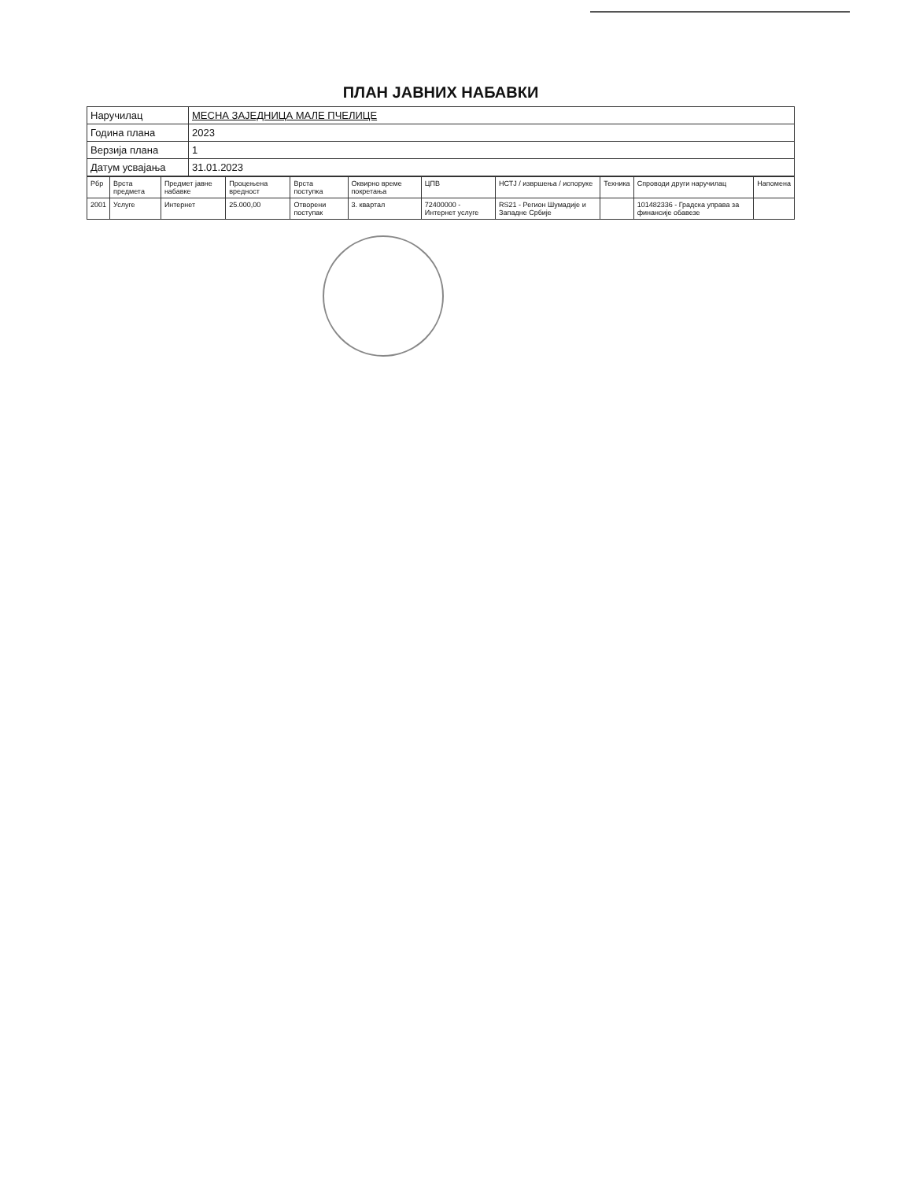ПЛАН ЈАВНИХ НАБАВКИ
| Наручилац | МЕСНА ЗАЈЕДНИЦА МАЛЕ ПЧЕЛИЦЕ |
| Година плана | 2023 |
| Верзија плана | 1 |
| Датум усвајања | 31.01.2023 |
| Рбр | Врста предмета | Предмет јавне набавке | Процењена вредност | Врста поступка | Оквирно време покретања | ЦПВ | НСТЈ / извршења / испоруке | Техника | Спроводи други наручилац | Напомена |
| --- | --- | --- | --- | --- | --- | --- | --- | --- | --- | --- |
| 2001 | Услуге | Интернет | 25.000,00 | Отворени поступак | 3. квартал | 72400000 - Интернет услуге | RS21 - Регион Шумадије и Западне Србије | | 101482336 - Градска управа за финансије обавезе | |